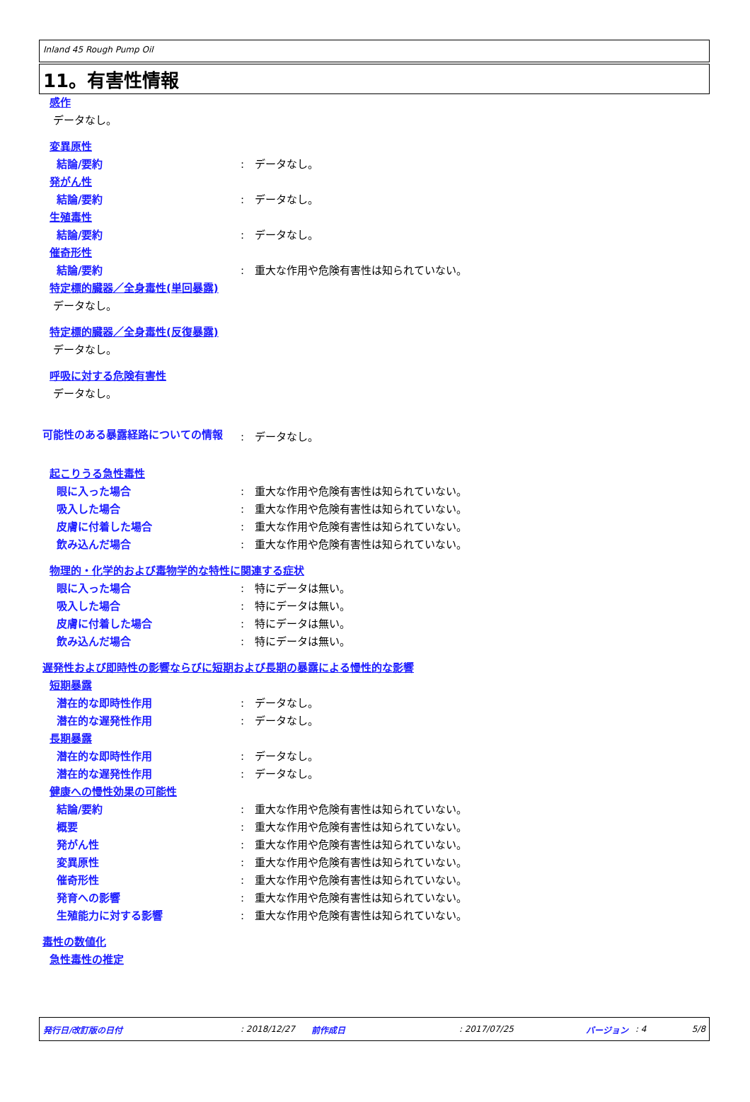Inland 45 Rough Pump Oil
11。有害性情報
感作
データなし。
変異原性
結論/要約: データなし。
発がん性
結論/要約: データなし。
生殖毒性
結論/要約: データなし。
催奇形性
結論/要約: 重大な作用や危険有害性は知られていない。
特定標的臓器／全身毒性(単回暴露)
データなし。
特定標的臓器／全身毒性(反復暴露)
データなし。
呼吸に対する危険有害性
データなし。
可能性のある暴露経路についての情報: データなし。
起こりうる急性毒性
眼に入った場合: 重大な作用や危険有害性は知られていない。
吸入した場合: 重大な作用や危険有害性は知られていない。
皮膚に付着した場合: 重大な作用や危険有害性は知られていない。
飲み込んだ場合: 重大な作用や危険有害性は知られていない。
物理的・化学的および毒物学的な特性に関連する症状
眼に入った場合: 特にデータは無い。
吸入した場合: 特にデータは無い。
皮膚に付着した場合: 特にデータは無い。
飲み込んだ場合: 特にデータは無い。
遅発性および即時性の影響ならびに短期および長期の暴露による慢性的な影響
短期暴露
潜在的な即時性作用: データなし。
潜在的な遅発性作用: データなし。
長期暴露
潜在的な即時性作用: データなし。
潜在的な遅発性作用: データなし。
健康への慢性効果の可能性
結論/要約: 重大な作用や危険有害性は知られていない。
概要: 重大な作用や危険有害性は知られていない。
発がん性: 重大な作用や危険有害性は知られていない。
変異原性: 重大な作用や危険有害性は知られていない。
催奇形性: 重大な作用や危険有害性は知られていない。
発育への影響: 重大な作用や危険有害性は知られていない。
生殖能力に対する影響: 重大な作用や危険有害性は知られていない。
毒性の数値化
急性毒性の推定
発行日/改訂版の日付: 2018/12/27 前作成日: 2017/07/25 バージョン: 4 5/8